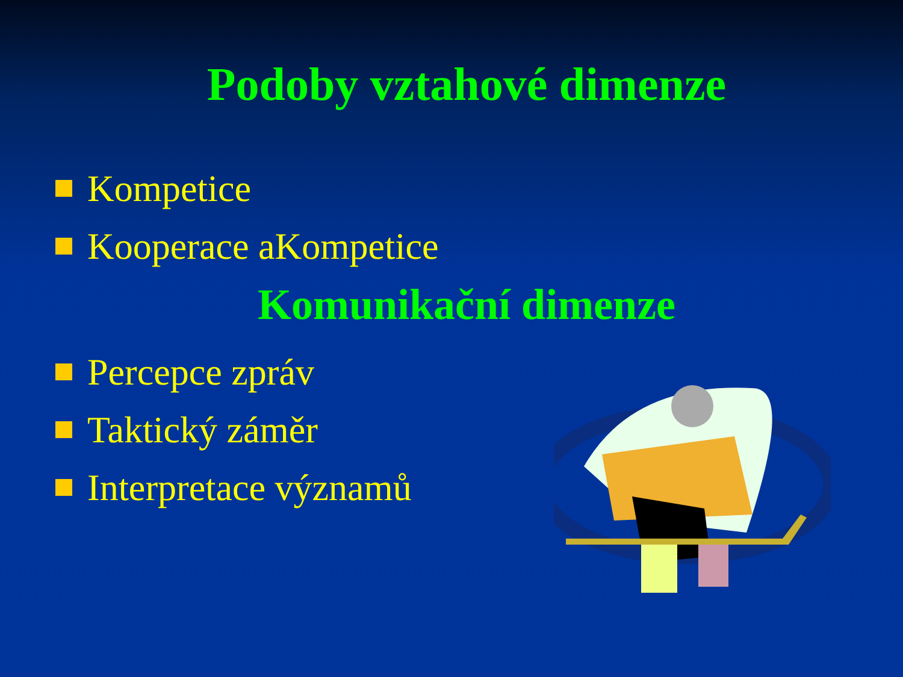Podoby vztahové dimenze
Kompetice
Kooperace aKompetice
Komunikační dimenze
Percepce zpráv
Taktický záměr
Interpretace významů